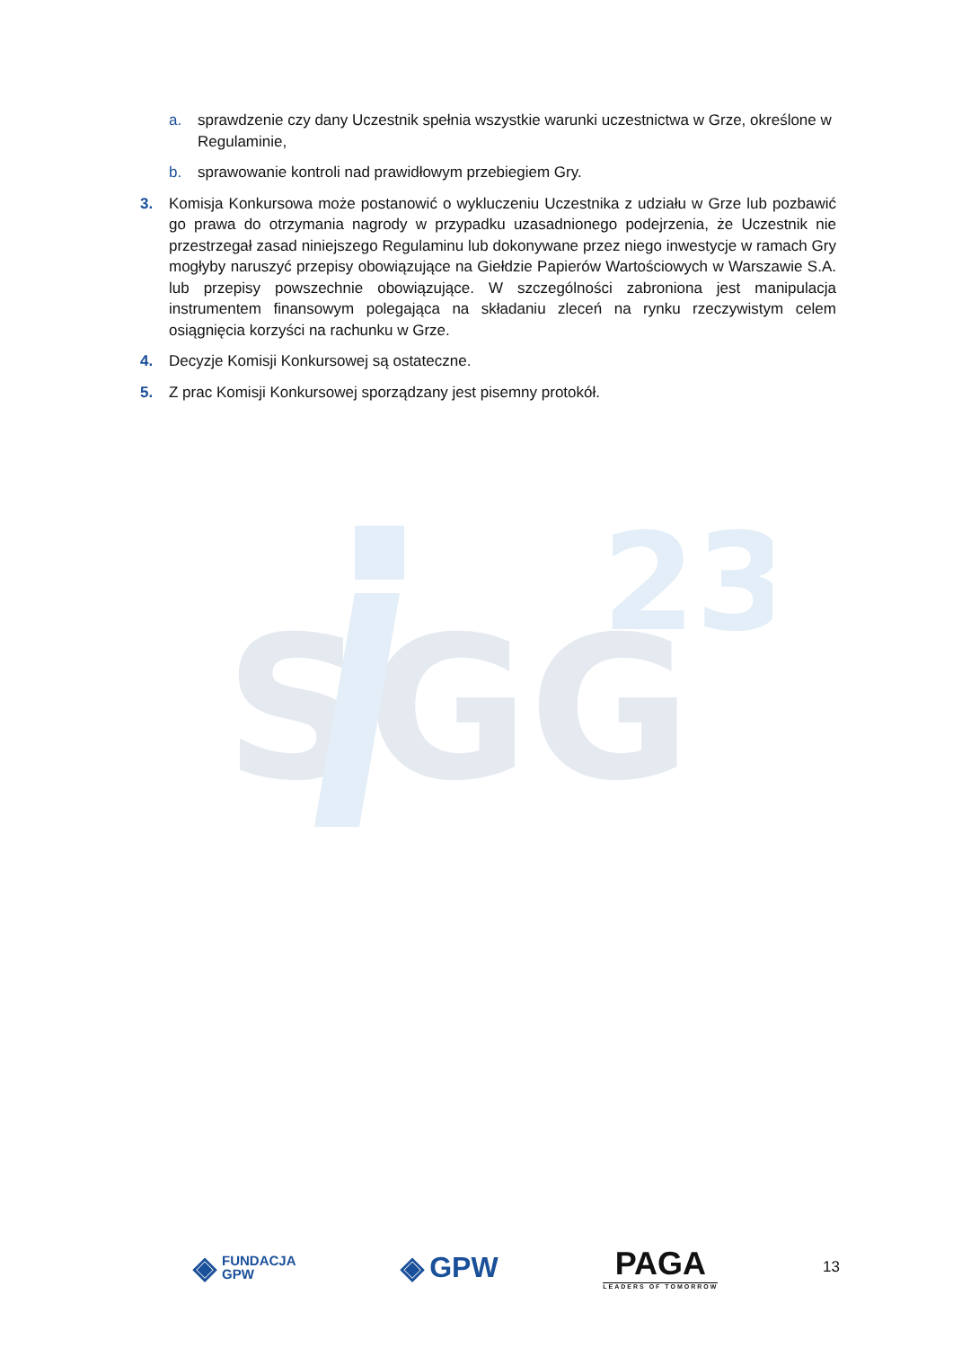a. sprawdzenie czy dany Uczestnik spełnia wszystkie warunki uczestnictwa w Grze, określone w Regulaminie,
b. sprawowanie kontroli nad prawidłowym przebiegiem Gry.
3. Komisja Konkursowa może postanowić o wykluczeniu Uczestnika z udziału w Grze lub pozbawić go prawa do otrzymania nagrody w przypadku uzasadnionego podejrzenia, że Uczestnik nie przestrzegał zasad niniejszego Regulaminu lub dokonywane przez niego inwestycje w ramach Gry mogłyby naruszyć przepisy obowiązujące na Giełdzie Papierów Wartościowych w Warszawie S.A. lub przepisy powszechnie obowiązujące. W szczególności zabroniona jest manipulacja instrumentem finansowym polegająca na składaniu zleceń na rynku rzeczywistym celem osiągnięcia korzyści na rachunku w Grze.
4. Decyzje Komisji Konkursowej są ostateczne.
5. Z prac Komisji Konkursowej sporządzany jest pisemny protokół.
SGG
23
◈ FUNDACJA
GPW
◈ GPW
PAGA
LEADERS OF TOMORROW
13